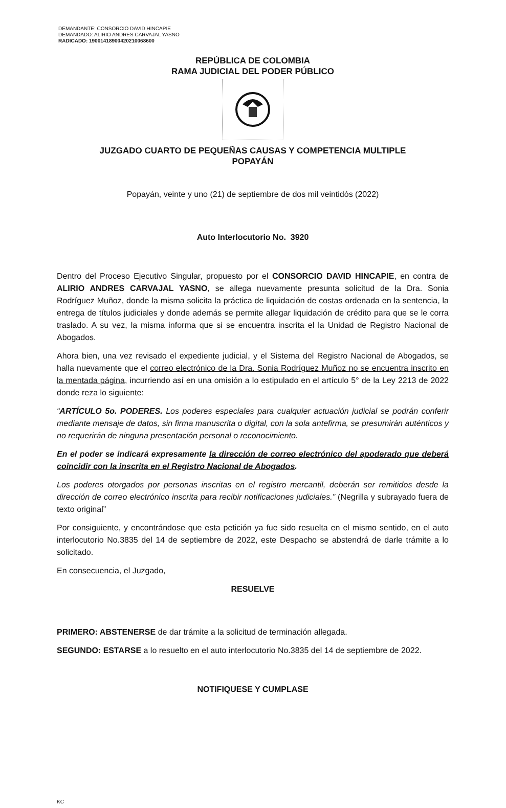DEMANDANTE: CONSORCIO DAVID HINCAPIE
DEMANDADO: ALIRIO ANDRES CARVAJAL YASNO
RADICADO: 19001418900420210068600
REPÚBLICA DE COLOMBIA
RAMA JUDICIAL DEL PODER PÚBLICO
JUZGADO CUARTO DE PEQUEÑAS CAUSAS Y COMPETENCIA MULTIPLE
POPAYÁN
Popayán, veinte y uno (21) de septiembre de dos mil veintidós (2022)
Auto Interlocutorio No. 3920
Dentro del Proceso Ejecutivo Singular, propuesto por el CONSORCIO DAVID HINCAPIE, en contra de ALIRIO ANDRES CARVAJAL YASNO, se allega nuevamente presunta solicitud de la Dra. Sonia Rodríguez Muñoz, donde la misma solicita la práctica de liquidación de costas ordenada en la sentencia, la entrega de títulos judiciales y donde además se permite allegar liquidación de crédito para que se le corra traslado. A su vez, la misma informa que si se encuentra inscrita el la Unidad de Registro Nacional de Abogados.
Ahora bien, una vez revisado el expediente judicial, y el Sistema del Registro Nacional de Abogados, se halla nuevamente que el correo electrónico de la Dra. Sonia Rodríguez Muñoz no se encuentra inscrito en la mentada página, incurriendo así en una omisión a lo estipulado en el artículo 5° de la Ley 2213 de 2022 donde reza lo siguiente:
“ARTÍCULO 5o. PODERES. Los poderes especiales para cualquier actuación judicial se podrán conferir mediante mensaje de datos, sin firma manuscrita o digital, con la sola antefirma, se presumirán auténticos y no requerirán de ninguna presentación personal o reconocimiento.
En el poder se indicará expresamente la dirección de correo electrónico del apoderado que deberá coincidir con la inscrita en el Registro Nacional de Abogados.
Los poderes otorgados por personas inscritas en el registro mercantil, deberán ser remitidos desde la dirección de correo electrónico inscrita para recibir notificaciones judiciales.” (Negrilla y subrayado fuera de texto original”
Por consiguiente, y encontrándose que esta petición ya fue sido resuelta en el mismo sentido, en el auto interlocutorio No.3835 del 14 de septiembre de 2022, este Despacho se abstendrá de darle trámite a lo solicitado.
En consecuencia, el Juzgado,
RESUELVE
PRIMERO: ABSTENERSE de dar trámite a la solicitud de terminación allegada.
SEGUNDO: ESTARSE a lo resuelto en el auto interlocutorio No.3835 del 14 de septiembre de 2022.
NOTIFIQUESE Y CUMPLASE
KC